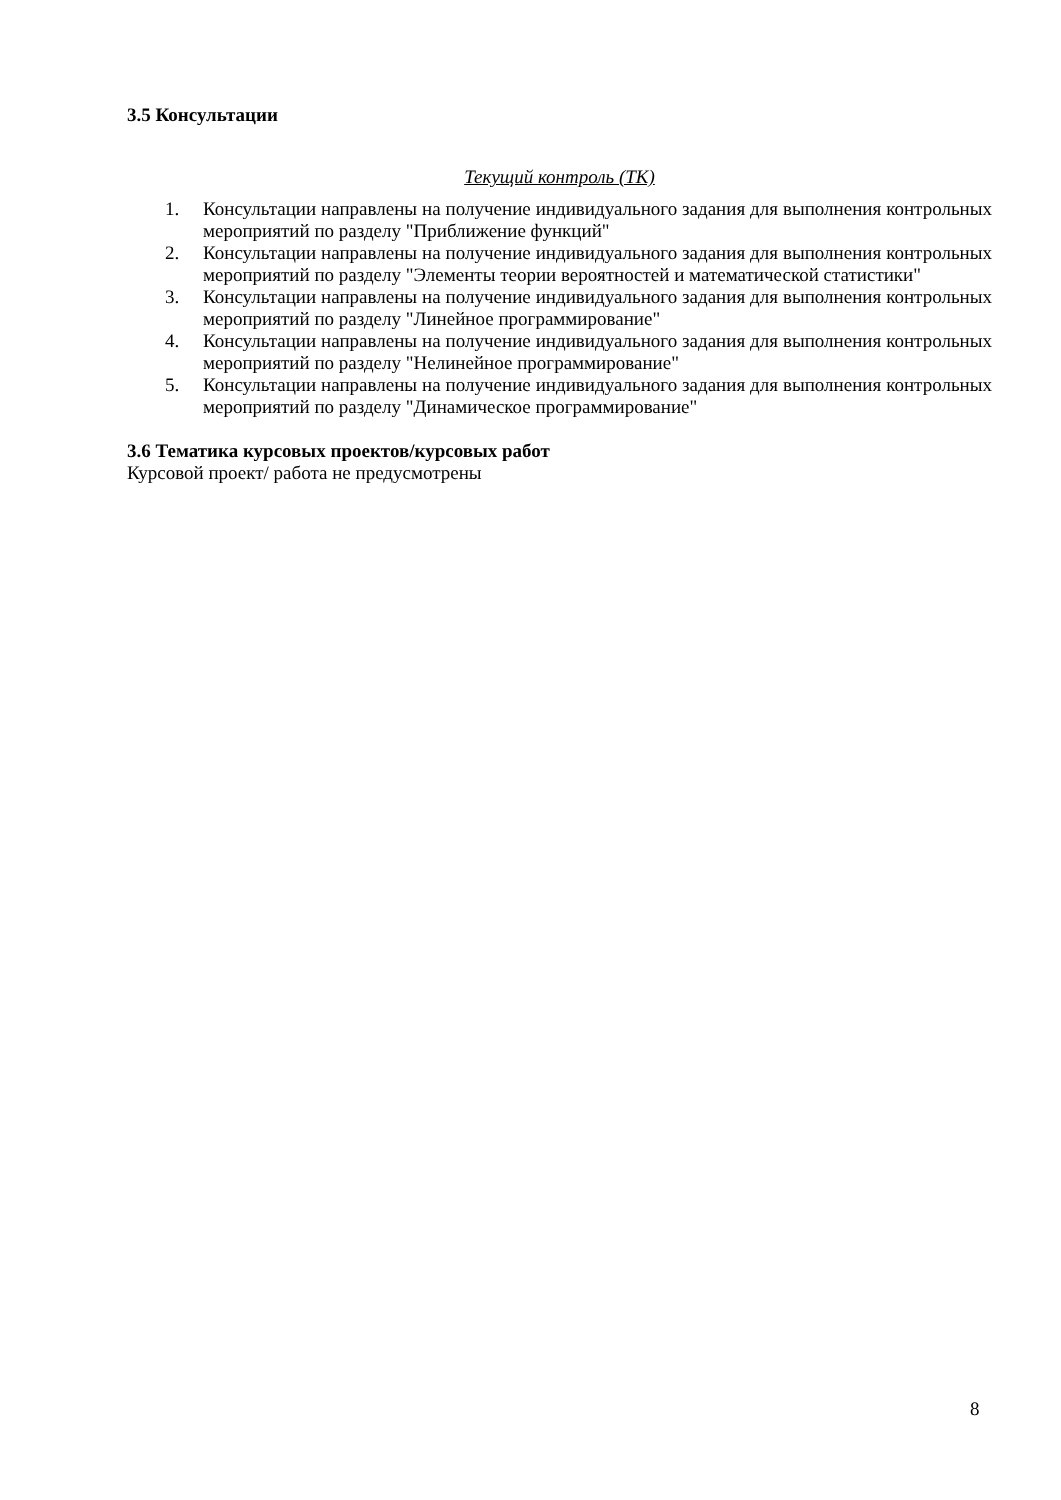3.5 Консультации
Текущий контроль (ТК)
1. Консультации направлены на получение индивидуального задания для выполнения контрольных мероприятий по разделу "Приближение функций"
2. Консультации направлены на получение индивидуального задания для выполнения контрольных мероприятий по разделу "Элементы теории вероятностей и математической статистики"
3. Консультации направлены на получение индивидуального задания для выполнения контрольных мероприятий по разделу "Линейное программирование"
4. Консультации направлены на получение индивидуального задания для выполнения контрольных мероприятий по разделу "Нелинейное программирование"
5. Консультации направлены на получение индивидуального задания для выполнения контрольных мероприятий по разделу "Динамическое программирование"
3.6 Тематика курсовых проектов/курсовых работ
Курсовой проект/ работа не предусмотрены
8